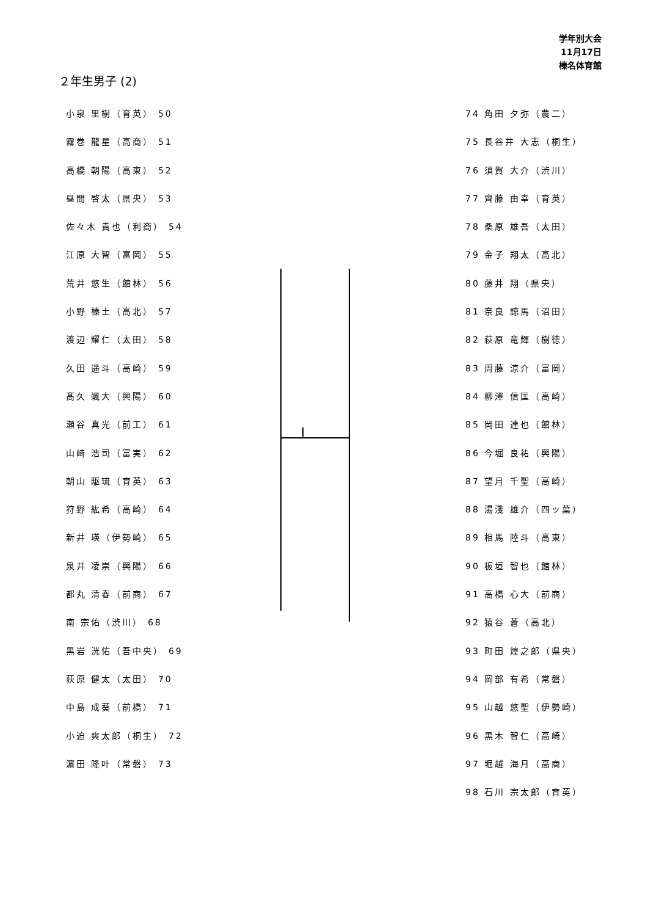学年別大会
11月17日
榛名体育館
２年生男子 (2)
小泉 里樹（育英） 50
霧巻 龍星（高商） 51
高橋 朝陽（高東） 52
昼間 啓太（県央） 53
佐々木 貴也（利商） 54
江原 大智（富岡） 55
荒井 悠生（館林） 56
小野 榛土（高北） 57
渡辺 耀仁（太田） 58
久田 遥斗（高崎） 59
髙久 颯大（興陽） 60
瀬谷 真光（前工） 61
山﨑 浩司（富実） 62
朝山 駆琉（育英） 63
狩野 紘希（高崎） 64
新井 瑛（伊勢崎） 65
泉井 凌崇（興陽） 66
都丸 清春（前商） 67
南 宗佑（渋川） 68
黒岩 洸佑（吾中央） 69
荻原 健太（太田） 70
中島 成葵（前橋） 71
小迫 爽太郎（桐生） 72
濵田 隆叶（常磐） 73
74 角田 夕弥（農二）
75 長谷井 大志（桐生）
76 須賀 大介（渋川）
77 齊藤 由幸（育英）
78 桑原 雄吾（太田）
79 金子 翔太（高北）
80 藤井 翔（県央）
81 奈良 諒馬（沼田）
82 萩原 竜輝（樹徳）
83 周藤 涼介（富岡）
84 柳澤 信匡（高崎）
85 岡田 達也（館林）
86 今堀 良祐（興陽）
87 望月 千聖（高崎）
88 湯淺 雄介（四ッ葉）
89 相馬 陸斗（高東）
90 板垣 智也（館林）
91 高橋 心大（前商）
92 猿谷 蒼（高北）
93 町田 煌之郎（県央）
94 岡部 有希（常磐）
95 山越 悠聖（伊勢崎）
96 黒木 智仁（高崎）
97 堀越 海月（高商）
98 石川 宗太郎（育英）